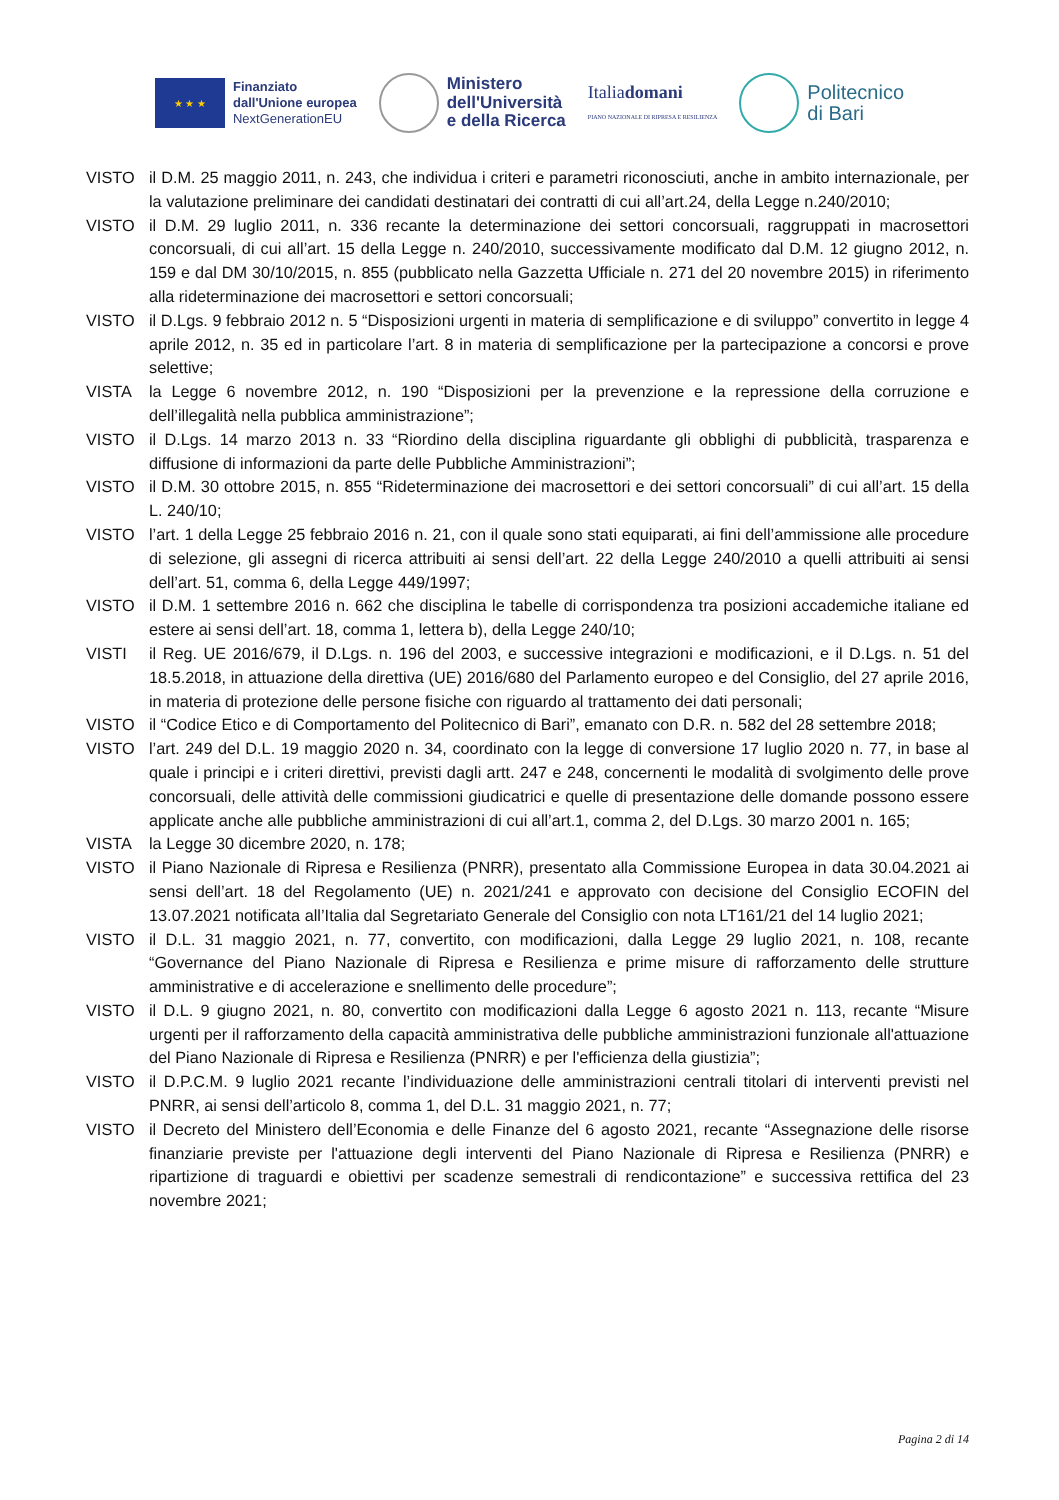★ ★ ★
Finanziato
dall'Unione europea
NextGenerationEU
Ministero
dell'Università
e della Ricerca
Italiadomani
PIANO NAZIONALE DI RIPRESA E RESILIENZA
Politecnico
di Bari
VISTO il D.M. 25 maggio 2011, n. 243, che individua i criteri e parametri riconosciuti, anche in ambito internazionale, per la valutazione preliminare dei candidati destinatari dei contratti di cui all’art.24, della Legge n.240/2010;
VISTO il D.M. 29 luglio 2011, n. 336 recante la determinazione dei settori concorsuali, raggruppati in macrosettori concorsuali, di cui all’art. 15 della Legge n. 240/2010, successivamente modificato dal D.M. 12 giugno 2012, n. 159 e dal DM 30/10/2015, n. 855 (pubblicato nella Gazzetta Ufficiale n. 271 del 20 novembre 2015) in riferimento alla rideterminazione dei macrosettori e settori concorsuali;
VISTO il D.Lgs. 9 febbraio 2012 n. 5 “Disposizioni urgenti in materia di semplificazione e di sviluppo” convertito in legge 4 aprile 2012, n. 35 ed in particolare l’art. 8 in materia di semplificazione per la partecipazione a concorsi e prove selettive;
VISTA la Legge 6 novembre 2012, n. 190 “Disposizioni per la prevenzione e la repressione della corruzione e dell’illegalità nella pubblica amministrazione”;
VISTO il D.Lgs. 14 marzo 2013 n. 33 “Riordino della disciplina riguardante gli obblighi di pubblicità, trasparenza e diffusione di informazioni da parte delle Pubbliche Amministrazioni”;
VISTO il D.M. 30 ottobre 2015, n. 855 “Rideterminazione dei macrosettori e dei settori concorsuali” di cui all’art. 15 della L. 240/10;
VISTO l’art. 1 della Legge 25 febbraio 2016 n. 21, con il quale sono stati equiparati, ai fini dell’ammissione alle procedure di selezione, gli assegni di ricerca attribuiti ai sensi dell’art. 22 della Legge 240/2010 a quelli attribuiti ai sensi dell’art. 51, comma 6, della Legge 449/1997;
VISTO il D.M. 1 settembre 2016 n. 662 che disciplina le tabelle di corrispondenza tra posizioni accademiche italiane ed estere ai sensi dell’art. 18, comma 1, lettera b), della Legge 240/10;
VISTI il Reg. UE 2016/679, il D.Lgs. n. 196 del 2003, e successive integrazioni e modificazioni, e il D.Lgs. n. 51 del 18.5.2018, in attuazione della direttiva (UE) 2016/680 del Parlamento europeo e del Consiglio, del 27 aprile 2016, in materia di protezione delle persone fisiche con riguardo al trattamento dei dati personali;
VISTO il “Codice Etico e di Comportamento del Politecnico di Bari”, emanato con D.R. n. 582 del 28 settembre 2018;
VISTO l’art. 249 del D.L. 19 maggio 2020 n. 34, coordinato con la legge di conversione 17 luglio 2020 n. 77, in base al quale i principi e i criteri direttivi, previsti dagli artt. 247 e 248, concernenti le modalità di svolgimento delle prove concorsuali, delle attività delle commissioni giudicatrici e quelle di presentazione delle domande possono essere applicate anche alle pubbliche amministrazioni di cui all’art.1, comma 2, del D.Lgs. 30 marzo 2001 n. 165;
VISTA la Legge 30 dicembre 2020, n. 178;
VISTO il Piano Nazionale di Ripresa e Resilienza (PNRR), presentato alla Commissione Europea in data 30.04.2021 ai sensi dell’art. 18 del Regolamento (UE) n. 2021/241 e approvato con decisione del Consiglio ECOFIN del 13.07.2021 notificata all’Italia dal Segretariato Generale del Consiglio con nota LT161/21 del 14 luglio 2021;
VISTO il D.L. 31 maggio 2021, n. 77, convertito, con modificazioni, dalla Legge 29 luglio 2021, n. 108, recante “Governance del Piano Nazionale di Ripresa e Resilienza e prime misure di rafforzamento delle strutture amministrative e di accelerazione e snellimento delle procedure”;
VISTO il D.L. 9 giugno 2021, n. 80, convertito con modificazioni dalla Legge 6 agosto 2021 n. 113, recante “Misure urgenti per il rafforzamento della capacità amministrativa delle pubbliche amministrazioni funzionale all'attuazione del Piano Nazionale di Ripresa e Resilienza (PNRR) e per l'efficienza della giustizia”;
VISTO il D.P.C.M. 9 luglio 2021 recante l’individuazione delle amministrazioni centrali titolari di interventi previsti nel PNRR, ai sensi dell’articolo 8, comma 1, del D.L. 31 maggio 2021, n. 77;
VISTO il Decreto del Ministero dell’Economia e delle Finanze del 6 agosto 2021, recante “Assegnazione delle risorse finanziarie previste per l'attuazione degli interventi del Piano Nazionale di Ripresa e Resilienza (PNRR) e ripartizione di traguardi e obiettivi per scadenze semestrali di rendicontazione” e successiva rettifica del 23 novembre 2021;
Pagina 2 di 14